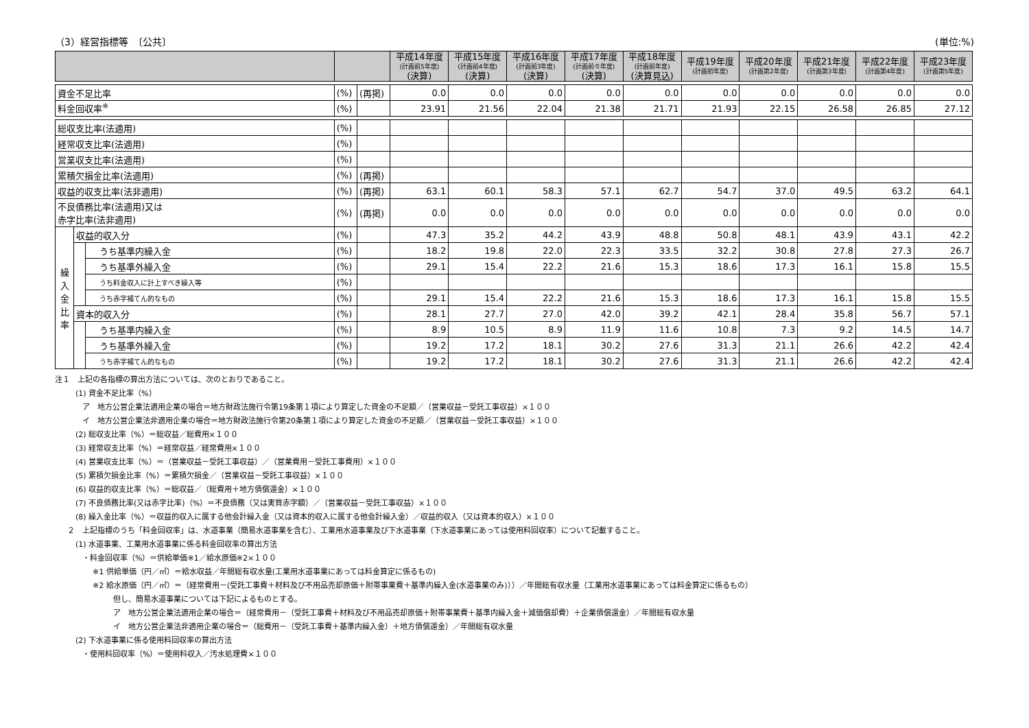（3）経営指標等　〔公共〕 (単位:%)
| | | | | | 平成14年度 (計画前5年度) (決算) | 平成15年度 (計画前4年度) (決算) | 平成16年度 (計画前3年度) (決算) | 平成17年度 (計画前々年度) (決算) | 平成18年度 (計画前年度) (決算見込) | 平成19年度 (計画初年度) | 平成20年度 (計画第2年度) | 平成21年度 (計画第3年度) | 平成22年度 (計画第4年度) | 平成23年度 (計画第5年度) |
| --- | --- | --- | --- | --- | --- | --- | --- | --- | --- | --- | --- | --- | --- | --- |
| 資金不足比率 | | | (%) | (再掲) | 0.0 | 0.0 | 0.0 | 0.0 | 0.0 | 0.0 | 0.0 | 0.0 | 0.0 | 0.0 |
| 料金回収率<sup>※</sup> | | | (%) | | 23.91 | 21.56 | 22.04 | 21.38 | 21.71 | 21.93 | 22.15 | 26.58 | 26.85 | 27.12 |
| 総収支比率(法適用) | | | (%) | | | | | | | | | | | |
| 経常収支比率(法適用) | | | (%) | | | | | | | | | | | |
| 営業収支比率(法適用) | | | (%) | | | | | | | | | | | |
| 累積欠損金比率(法適用) | | | (%) | (再掲) | | | | | | | | | | |
| 収益的収支比率(法非適用) | | | (%) | (再掲) | 63.1 | 60.1 | 58.3 | 57.1 | 62.7 | 54.7 | 37.0 | 49.5 | 63.2 | 64.1 |
| 不良債務比率(法適用)又は 赤字比率(法非適用) | | | (%) | (再掲) | 0.0 | 0.0 | 0.0 | 0.0 | 0.0 | 0.0 | 0.0 | 0.0 | 0.0 | 0.0 |
| 繰 入 金 比 率 | 収益的収入分 | | (%) | | 47.3 | 35.2 | 44.2 | 43.9 | 48.8 | 50.8 | 48.1 | 43.9 | 43.1 | 42.2 |
| | | うち基準内繰入金 | (%) | | 18.2 | 19.8 | 22.0 | 22.3 | 33.5 | 32.2 | 30.8 | 27.8 | 27.3 | 26.7 |
| | | うち基準外繰入金 | (%) | | 29.1 | 15.4 | 22.2 | 21.6 | 15.3 | 18.6 | 17.3 | 16.1 | 15.8 | 15.5 |
| | | うち料金収入に計上すべき繰入等 | (%) | | | | | | | | | | | |
| | | うち赤字補てん的なもの | (%) | | 29.1 | 15.4 | 22.2 | 21.6 | 15.3 | 18.6 | 17.3 | 16.1 | 15.8 | 15.5 |
| | 資本的収入分 | | (%) | | 28.1 | 27.7 | 27.0 | 42.0 | 39.2 | 42.1 | 28.4 | 35.8 | 56.7 | 57.1 |
| | | うち基準内繰入金 | (%) | | 8.9 | 10.5 | 8.9 | 11.9 | 11.6 | 10.8 | 7.3 | 9.2 | 14.5 | 14.7 |
| | | うち基準外繰入金 | (%) | | 19.2 | 17.2 | 18.1 | 30.2 | 27.6 | 31.3 | 21.1 | 26.6 | 42.2 | 42.4 |
| | | うち赤字補てん的なもの | (%) | | 19.2 | 17.2 | 18.1 | 30.2 | 27.6 | 31.3 | 21.1 | 26.6 | 42.2 | 42.4 |
注１　上記の各指標の算出方法については、次のとおりであること。
(1) 資金不足比率（%）
ア　地方公営企業法適用企業の場合＝地方財政法施行令第19条第１項により算定した資金の不足額／（営業収益－受託工事収益）×１００
イ　地方公営企業法非適用企業の場合＝地方財政法施行令第20条第１項により算定した資金の不足額／（営業収益－受託工事収益）×１００
(2) 総収支比率（%）＝総収益／総費用×１００
(3) 経常収支比率（%）＝経常収益／経常費用×１００
(4) 営業収支比率（%）＝（営業収益－受託工事収益）／（営業費用－受託工事費用）×１００
(5) 累積欠損金比率（%）＝累積欠損金／（営業収益－受託工事収益）×１００
(6) 収益的収支比率（%）＝総収益／（総費用＋地方債償還金）×１００
(7) 不良債務比率(又は赤字比率)（%）＝不良債務（又は実質赤字額）／（営業収益－受託工事収益）×１００
(8) 繰入金比率（%）＝収益的収入に属する他会計繰入金（又は資本的収入に属する他会計繰入金）／収益的収入（又は資本的収入）×１００
２　上記指標のうち「料金回収率」は、水道事業（簡易水道事業を含む）、工業用水道事業及び下水道事業（下水道事業にあっては使用料回収率）について記載すること。
(1) 水道事業、工業用水道事業に係る料金回収率の算出方法
・料金回収率（%）＝供給単価※1／給水原価※2×１００
※1 供給単価（円／㎥）＝給水収益／年間総有収水量(工業用水道事業にあっては料金算定に係るもの)
※2 給水原価（円／㎥）＝（経常費用－(受託工事費＋材料及び不用品売却原価＋附帯事業費＋基準内繰入金(水道事業のみ)））／年間総有収水量（工業用水道事業にあっては料金算定に係るもの）
但し、簡易水道事業については下記によるものとする。
ア　地方公営企業法適用企業の場合＝（経常費用－（受託工事費＋材料及び不用品売却原価＋附帯事業費＋基準内繰入金＋減価償却費）＋企業債償還金）／年間総有収水量
イ　地方公営企業法非適用企業の場合＝（総費用－（受託工事費＋基準内繰入金）＋地方債償還金）／年間総有収水量
(2) 下水道事業に係る使用料回収率の算出方法
・使用料回収率（%）＝使用料収入／汚水処理費×１００